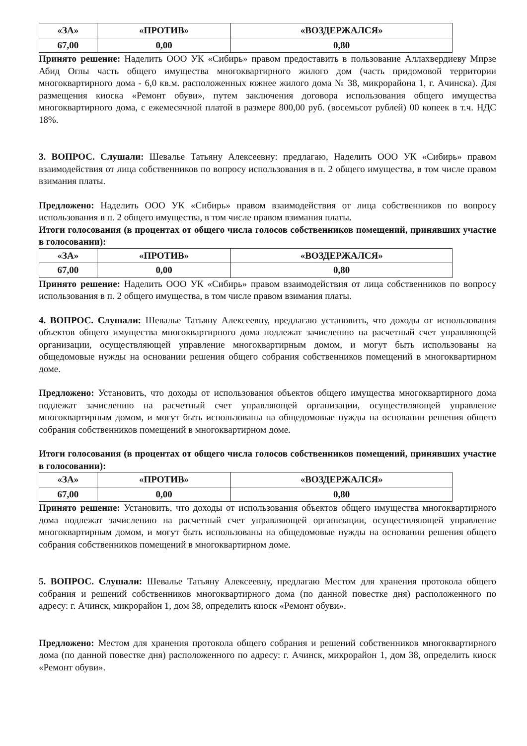| «ЗА» | «ПРОТИВ» | «ВОЗДЕРЖАЛСЯ» |
| --- | --- | --- |
| 67,00 | 0,00 | 0,80 |
Принято решение: Наделить ООО УК «Сибирь» правом предоставить в пользование Аллахвердиеву Мирзе Абид Оглы часть общего имущества многоквартирного жилого дом (часть придомовой территории многоквартирного дома - 6,0 кв.м. расположенных южнее жилого дома № 38, микрорайона 1, г. Ачинска). Для размещения киоска «Ремонт обуви», путем заключения договора использования общего имущества многоквартирного дома, с ежемесячной платой в размере 800,00 руб. (восемьсот рублей) 00 копеек в т.ч. НДС 18%.
3. ВОПРОС. Слушали: Шевалье Татьяну Алексеевну: предлагаю, Наделить ООО УК «Сибирь» правом взаимодействия от лица собственников по вопросу использования в п. 2 общего имущества, в том числе правом взимания платы.
Предложено: Наделить ООО УК «Сибирь» правом взаимодействия от лица собственников по вопросу использования в п. 2 общего имущества, в том числе правом взимания платы.
Итоги голосования (в процентах от общего числа голосов собственников помещений, принявших участие в голосовании):
| «ЗА» | «ПРОТИВ» | «ВОЗДЕРЖАЛСЯ» |
| --- | --- | --- |
| 67,00 | 0,00 | 0,80 |
Принято решение: Наделить ООО УК «Сибирь» правом взаимодействия от лица собственников по вопросу использования в п. 2 общего имущества, в том числе правом взимания платы.
4. ВОПРОС. Слушали: Шевалье Татьяну Алексеевну, предлагаю установить, что доходы от использования объектов общего имущества многоквартирного дома подлежат зачислению на расчетный счет управляющей организации, осуществляющей управление многоквартирным домом, и могут быть использованы на общедомовые нужды на основании решения общего собрания собственников помещений в многоквартирном доме.
Предложено: Установить, что доходы от использования объектов общего имущества многоквартирного дома подлежат зачислению на расчетный счет управляющей организации, осуществляющей управление многоквартирным домом, и могут быть использованы на общедомовые нужды на основании решения общего собрания собственников помещений в многоквартирном доме.
Итоги голосования (в процентах от общего числа голосов собственников помещений, принявших участие в голосовании):
| «ЗА» | «ПРОТИВ» | «ВОЗДЕРЖАЛСЯ» |
| --- | --- | --- |
| 67,00 | 0,00 | 0,80 |
Принято решение: Установить, что доходы от использования объектов общего имущества многоквартирного дома подлежат зачислению на расчетный счет управляющей организации, осуществляющей управление многоквартирным домом, и могут быть использованы на общедомовые нужды на основании решения общего собрания собственников помещений в многоквартирном доме.
5. ВОПРОС. Слушали: Шевалье Татьяну Алексеевну, предлагаю Местом для хранения протокола общего собрания и решений собственников многоквартирного дома (по данной повестке дня) расположенного по адресу: г. Ачинск, микрорайон 1, дом 38, определить киоск «Ремонт обуви».
Предложено: Местом для хранения протокола общего собрания и решений собственников многоквартирного дома (по данной повестке дня) расположенного по адресу: г. Ачинск, микрорайон 1, дом 38, определить киоск «Ремонт обуви».